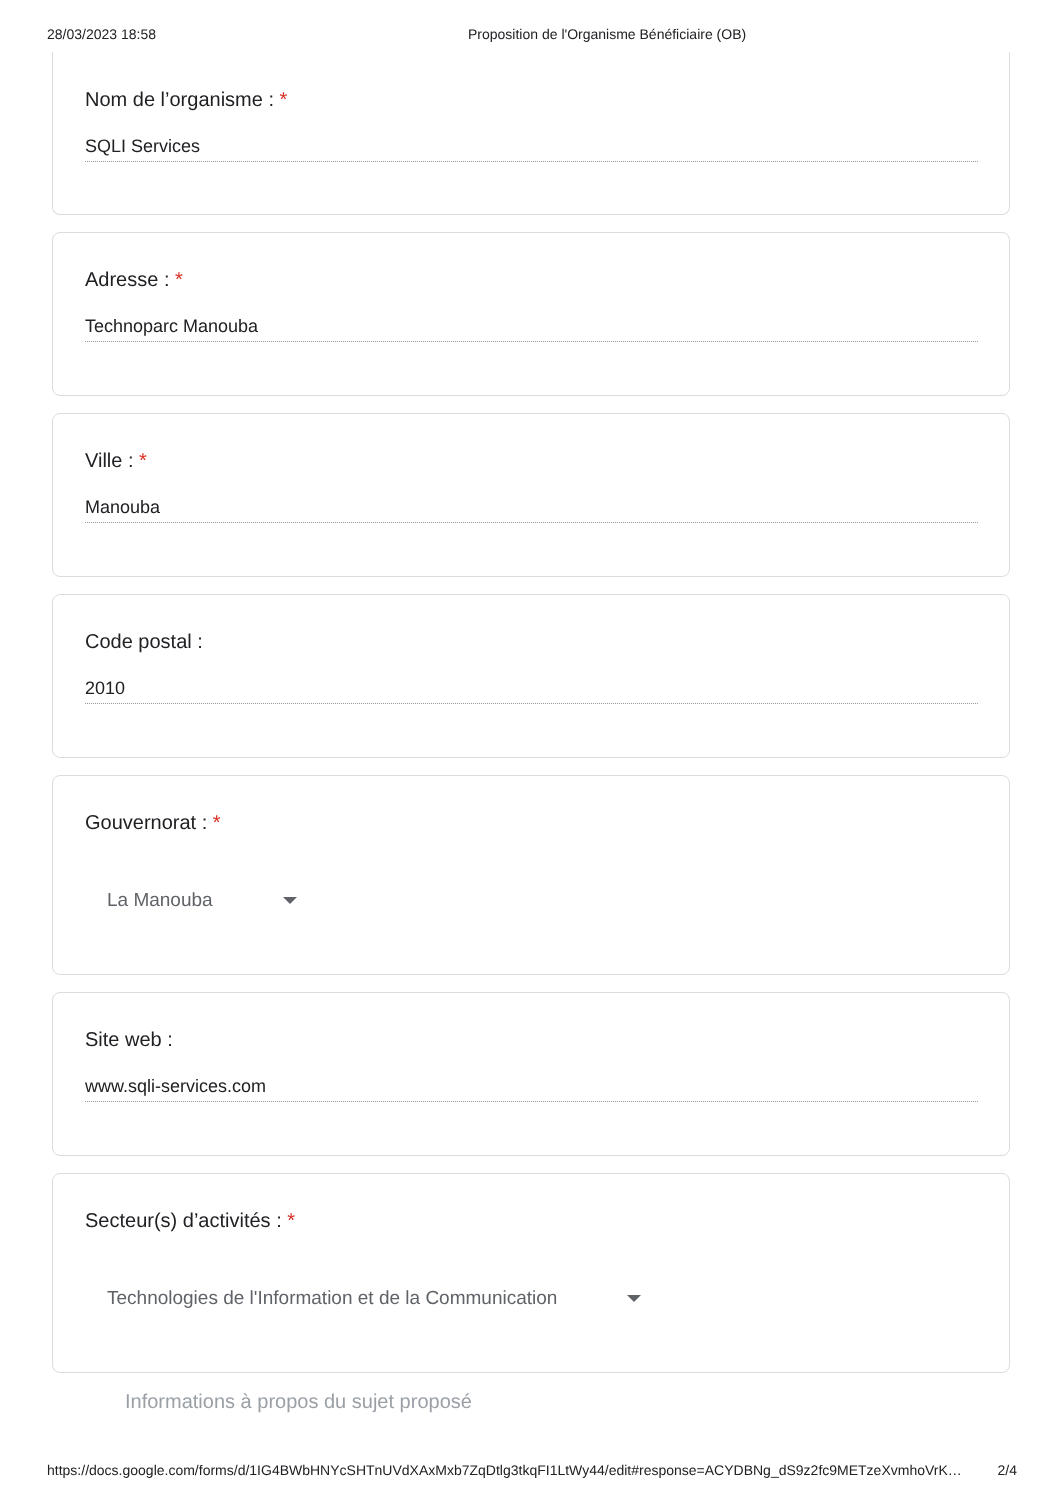28/03/2023 18:58 Proposition de l'Organisme Bénéficiaire (OB)
Nom de l’organisme : *
SQLI Services
Adresse : *
Technoparc Manouba
Ville : *
Manouba
Code postal :
2010
Gouvernorat : *
La Manouba
Site web :
www.sqli-services.com
Secteur(s) d’activités : *
Technologies de l'Information et de la Communication
Informations à propos du sujet proposé
https://docs.google.com/forms/d/1IG4BWbHNYcSHTnUVdXAxMxb7ZqDtlg3tkqFI1LtWy44/edit#response=ACYDBNg_dS9z2fc9METzeXvmhoVrK…
2/4